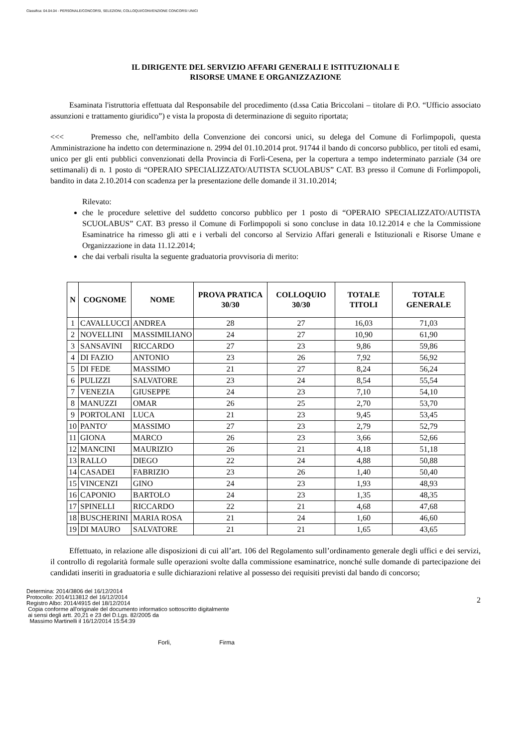Classifica: 04.04.04 - PERSONALE/CONCORSI, SELEZIONI, COLLOQUI/CONVENZIONE CONCORSI UNICI
IL DIRIGENTE DEL SERVIZIO AFFARI GENERALI E ISTITUZIONALI E
RISORSE UMANE E ORGANIZZAZIONE
Esaminata l'istruttoria effettuata dal Responsabile del procedimento (d.ssa Catia Briccolani – titolare di P.O. “Ufficio associato assunzioni e trattamento giuridico”) e vista la proposta di determinazione di seguito riportata;
<<< Premesso che, nell'ambito della Convenzione dei concorsi unici, su delega del Comune di Forlimpopoli, questa Amministrazione ha indetto con determinazione n. 2994 del 01.10.2014 prot. 91744 il bando di concorso pubblico, per titoli ed esami, unico per gli enti pubblici convenzionati della Provincia di Forlì-Cesena, per la copertura a tempo indeterminato parziale (34 ore settimanali) di n. 1 posto di “OPERAIO SPECIALIZZATO/AUTISTA SCUOLABUS” CAT. B3 presso il Comune di Forlimpopoli, bandito in data 2.10.2014 con scadenza per la presentazione delle domande il 31.10.2014;
Rilevato:
che le procedure selettive del suddetto concorso pubblico per 1 posto di “OPERAIO SPECIALIZZATO/AUTISTA SCUOLABUS” CAT. B3 presso il Comune di Forlimpopoli si sono concluse in data 10.12.2014 e che la Commissione Esaminatrice ha rimesso gli atti e i verbali del concorso al Servizio Affari generali e Istituzionali e Risorse Umane e Organizzazione in data 11.12.2014;
che dai verbali risulta la seguente graduatoria provvisoria di merito:
| N | COGNOME | NOME | PROVA PRATICA 30/30 | COLLOQUIO 30/30 | TOTALE TITOLI | TOTALE GENERALE |
| --- | --- | --- | --- | --- | --- | --- |
| 1 | CAVALLUCCI | ANDREA | 28 | 27 | 16,03 | 71,03 |
| 2 | NOVELLINI | MASSIMILIANO | 24 | 27 | 10,90 | 61,90 |
| 3 | SANSAVINI | RICCARDO | 27 | 23 | 9,86 | 59,86 |
| 4 | DI FAZIO | ANTONIO | 23 | 26 | 7,92 | 56,92 |
| 5 | DI FEDE | MASSIMO | 21 | 27 | 8,24 | 56,24 |
| 6 | PULIZZI | SALVATORE | 23 | 24 | 8,54 | 55,54 |
| 7 | VENEZIA | GIUSEPPE | 24 | 23 | 7,10 | 54,10 |
| 8 | MANUZZI | OMAR | 26 | 25 | 2,70 | 53,70 |
| 9 | PORTOLANI | LUCA | 21 | 23 | 9,45 | 53,45 |
| 10 | PANTO' | MASSIMO | 27 | 23 | 2,79 | 52,79 |
| 11 | GIONA | MARCO | 26 | 23 | 3,66 | 52,66 |
| 12 | MANCINI | MAURIZIO | 26 | 21 | 4,18 | 51,18 |
| 13 | RALLO | DIEGO | 22 | 24 | 4,88 | 50,88 |
| 14 | CASADEI | FABRIZIO | 23 | 26 | 1,40 | 50,40 |
| 15 | VINCENZI | GINO | 24 | 23 | 1,93 | 48,93 |
| 16 | CAPONIO | BARTOLO | 24 | 23 | 1,35 | 48,35 |
| 17 | SPINELLI | RICCARDO | 22 | 21 | 4,68 | 47,68 |
| 18 | BUSCHERINI | MARIA ROSA | 21 | 24 | 1,60 | 46,60 |
| 19 | DI MAURO | SALVATORE | 21 | 21 | 1,65 | 43,65 |
Effettuato, in relazione alle disposizioni di cui all’art. 106 del Regolamento sull’ordinamento generale degli uffici e dei servizi, il controllo di regolarità formale sulle operazioni svolte dalla commissione esaminatrice, nonché sulle domande di partecipazione dei candidati inseriti in graduatoria e sulle dichiarazioni relative al possesso dei requisiti previsti dal bando di concorso;
Determina: 2014/3806 del 16/12/2014
Protocollo: 2014/113812 del 16/12/2014
Registro Albo: 2014/4915 del 18/12/2014
Copia conforme all'originale del documento informatico sottoscritto digitalmente
ai sensi degli artt. 20,21 e 23 del D.Lgs. 82/2005 da
Massimo Martinelli il 16/12/2014 15:54:39
2
Forli, Firma